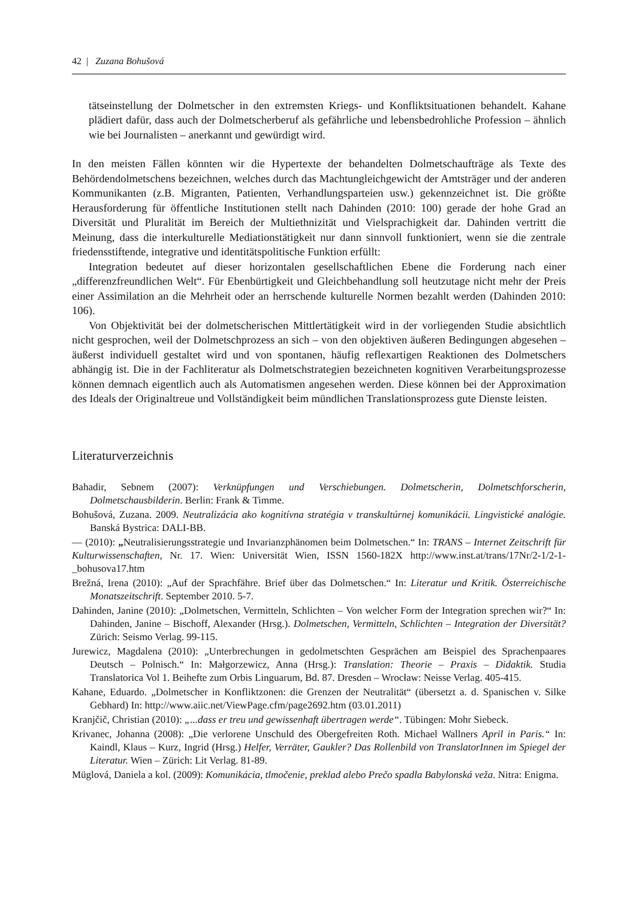42 | Zuzana Bohušová
tätseinstellung der Dolmetscher in den extremsten Kriegs- und Konfliktsituationen behandelt. Kahane plädiert dafür, dass auch der Dolmetscherberuf als gefährliche und lebensbedrohliche Profession – ähnlich wie bei Journalisten – anerkannt und gewürdigt wird.
In den meisten Fällen könnten wir die Hypertexte der behandelten Dolmetschaufträge als Texte des Behördendolmetschens bezeichnen, welches durch das Machtungleichgewicht der Amtsträger und der anderen Kommunikanten (z.B. Migranten, Patienten, Verhandlungsparteien usw.) gekennzeichnet ist. Die größte Herausforderung für öffentliche Institutionen stellt nach Dahinden (2010: 100) gerade der hohe Grad an Diversität und Pluralität im Bereich der Multiethnizität und Vielsprachigkeit dar. Dahinden vertritt die Meinung, dass die interkulturelle Mediationstätigkeit nur dann sinnvoll funktioniert, wenn sie die zentrale friedensstiftende, integrative und identitätspolitische Funktion erfüllt:
Integration bedeutet auf dieser horizontalen gesellschaftlichen Ebene die Forderung nach einer „differenzfreundlichen Welt“. Für Ebenbürtigkeit und Gleichbehandlung soll heutzutage nicht mehr der Preis einer Assimilation an die Mehrheit oder an herrschende kulturelle Normen bezahlt werden (Dahinden 2010: 106).
Von Objektivität bei der dolmetscherischen Mittlertätigkeit wird in der vorliegenden Studie absichtlich nicht gesprochen, weil der Dolmetschprozess an sich – von den objektiven äußeren Bedingungen abgesehen – äußerst individuell gestaltet wird und von spontanen, häufig reflexartigen Reaktionen des Dolmetschers abhängig ist. Die in der Fachliteratur als Dolmetschstrategien bezeichneten kognitiven Verarbeitungsprozesse können demnach eigentlich auch als Automatismen angesehen werden. Diese können bei der Approximation des Ideals der Originaltreue und Vollständigkeit beim mündlichen Translationsprozess gute Dienste leisten.
Literaturverzeichnis
Bahadir, Sebnem (2007): Verknüpfungen und Verschiebungen. Dolmetscherin, Dolmetschforscherin, Dolmetschausbilderin. Berlin: Frank & Timme.
Bohušová, Zuzana. 2009. Neutralizácia ako kognitívna stratégia v transkultúrnej komunikácii. Lingvistické analógie. Banská Bystrica: DALI-BB.
— (2010): „Neutralisierungsstrategie und Invarianzphänomen beim Dolmetschen.“ In: TRANS – Internet Zeitschrift für Kulturwissenschaften, Nr. 17. Wien: Universität Wien, ISSN 1560-182X http://www.inst.at/trans/17Nr/2-1/2-1-_bohusova17.htm
Brežná, Irena (2010): „Auf der Sprachfähre. Brief über das Dolmetschen.“ In: Literatur und Kritik. Österreichische Monatszeitschrift. September 2010. 5-7.
Dahinden, Janine (2010): „Dolmetschen, Vermitteln, Schlichten – Von welcher Form der Integration sprechen wir?“ In: Dahinden, Janine – Bischoff, Alexander (Hrsg.). Dolmetschen, Vermitteln, Schlichten – Integration der Diversität? Zürich: Seismo Verlag. 99-115.
Jurewicz, Magdalena (2010): „Unterbrechungen in gedolmetschten Gesprächen am Beispiel des Sprachenpaares Deutsch – Polnisch.“ In: Małgorzewicz, Anna (Hrsg.): Translation: Theorie – Praxis – Didaktik. Studia Translatorica Vol 1. Beihefte zum Orbis Linguarum, Bd. 87. Dresden – Wrocław: Neisse Verlag. 405-415.
Kahane, Eduardo. „Dolmetscher in Konfliktzonen: die Grenzen der Neutralität“ (übersetzt a. d. Spanischen v. Silke Gebhard) In: http://www.aiic.net/ViewPage.cfm/page2692.htm (03.01.2011)
Kranjčič, Christian (2010): „...dass er treu und gewissenhaft übertragen werde“. Tübingen: Mohr Siebeck.
Krivanec, Johanna (2008): „Die verlorene Unschuld des Obergefreiten Roth. Michael Wallners April in Paris.“ In: Kaindl, Klaus – Kurz, Ingrid (Hrsg.) Helfer, Verräter, Gaukler? Das Rollenbild von TranslatorInnen im Spiegel der Literatur. Wien – Zürich: Lit Verlag. 81-89.
Müglová, Daniela a kol. (2009): Komunikácia, tlmočenie, preklad alebo Prečo spadla Babylonská veža. Nitra: Enigma.